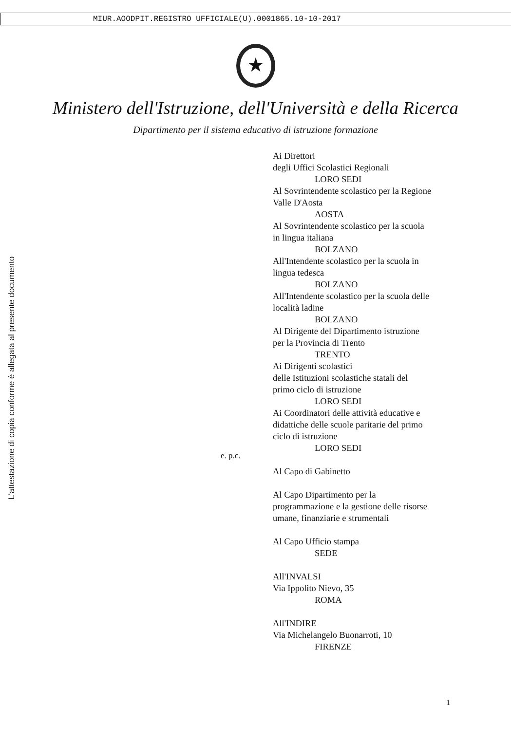MIUR.AOODPIT.REGISTRO UFFICIALE(U).0001865.10-10-2017
★
Ministero dell'Istruzione, dell'Università e della Ricerca
Dipartimento per il sistema educativo di istruzione formazione
L'attestazione di copia conforme è allegata al presente documento
e. p.c.
Ai Direttori
degli Uffici Scolastici Regionali
LORO SEDI
Al Sovrintendente scolastico per la Regione
Valle D'Aosta
AOSTA
Al Sovrintendente scolastico per la scuola
in lingua italiana
BOLZANO
All'Intendente scolastico per la scuola in
lingua tedesca
BOLZANO
All'Intendente scolastico per la scuola delle
località ladine
BOLZANO
Al Dirigente del Dipartimento istruzione
per la Provincia di Trento
TRENTO
Ai Dirigenti scolastici
delle Istituzioni scolastiche statali del
primo ciclo di istruzione
LORO SEDI
Ai Coordinatori delle attività educative e
didattiche delle scuole paritarie del primo
ciclo di istruzione
LORO SEDI
Al Capo di Gabinetto
Al Capo Dipartimento per la
programmazione e la gestione delle risorse
umane, finanziarie e strumentali
Al Capo Ufficio stampa
SEDE
All'INVALSI
Via Ippolito Nievo, 35
ROMA
All'INDIRE
Via Michelangelo Buonarroti, 10
FIRENZE
1